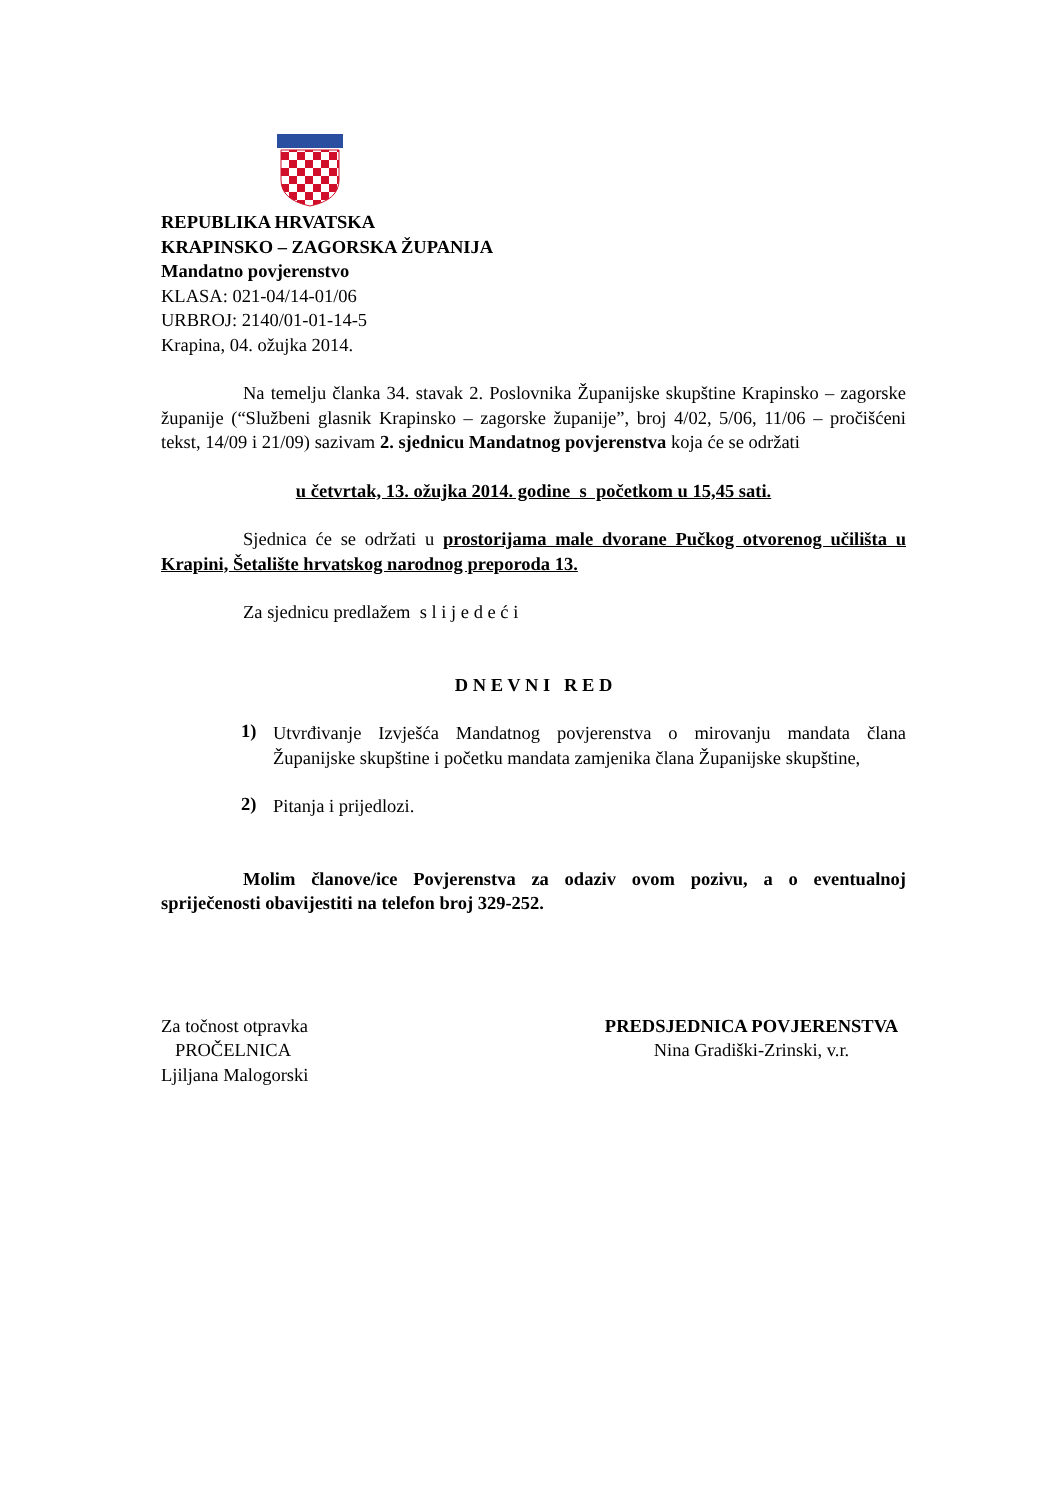REPUBLIKA HRVATSKA
KRAPINSKO – ZAGORSKA ŽUPANIJA
Mandatno povjerenstvo
KLASA: 021-04/14-01/06
URBROJ: 2140/01-01-14-5
Krapina, 04. ožujka 2014.
Na temelju članka 34. stavak 2. Poslovnika Županijske skupštine Krapinsko – zagorske županije (“Službeni glasnik Krapinsko – zagorske županije”, broj 4/02, 5/06, 11/06 – pročišćeni tekst, 14/09 i 21/09) sazivam 2. sjednicu Mandatnog povjerenstva koja će se održati
u četvrtak, 13. ožujka 2014. godine s početkom u 15,45 sati.
Sjednica će se održati u prostorijama male dvorane Pučkog otvorenog učilišta u Krapini, Šetalište hrvatskog narodnog preporoda 13.
Za sjednicu predlažem s l i j e d e ć i
D N E V N I R E D
1)
Utvrđivanje Izvješća Mandatnog povjerenstva o mirovanju mandata člana Županijske skupštine i početku mandata zamjenika člana Županijske skupštine,
2)
Pitanja i prijedlozi.
Molim članove/ice Povjerenstva za odaziv ovom pozivu, a o eventualnoj spriječenosti obavijestiti na telefon broj 329-252.
Za točnost otpravka
PROČELNICA
Ljiljana Malogorski
PREDSJEDNICA POVJERENSTVA
Nina Gradiški-Zrinski, v.r.